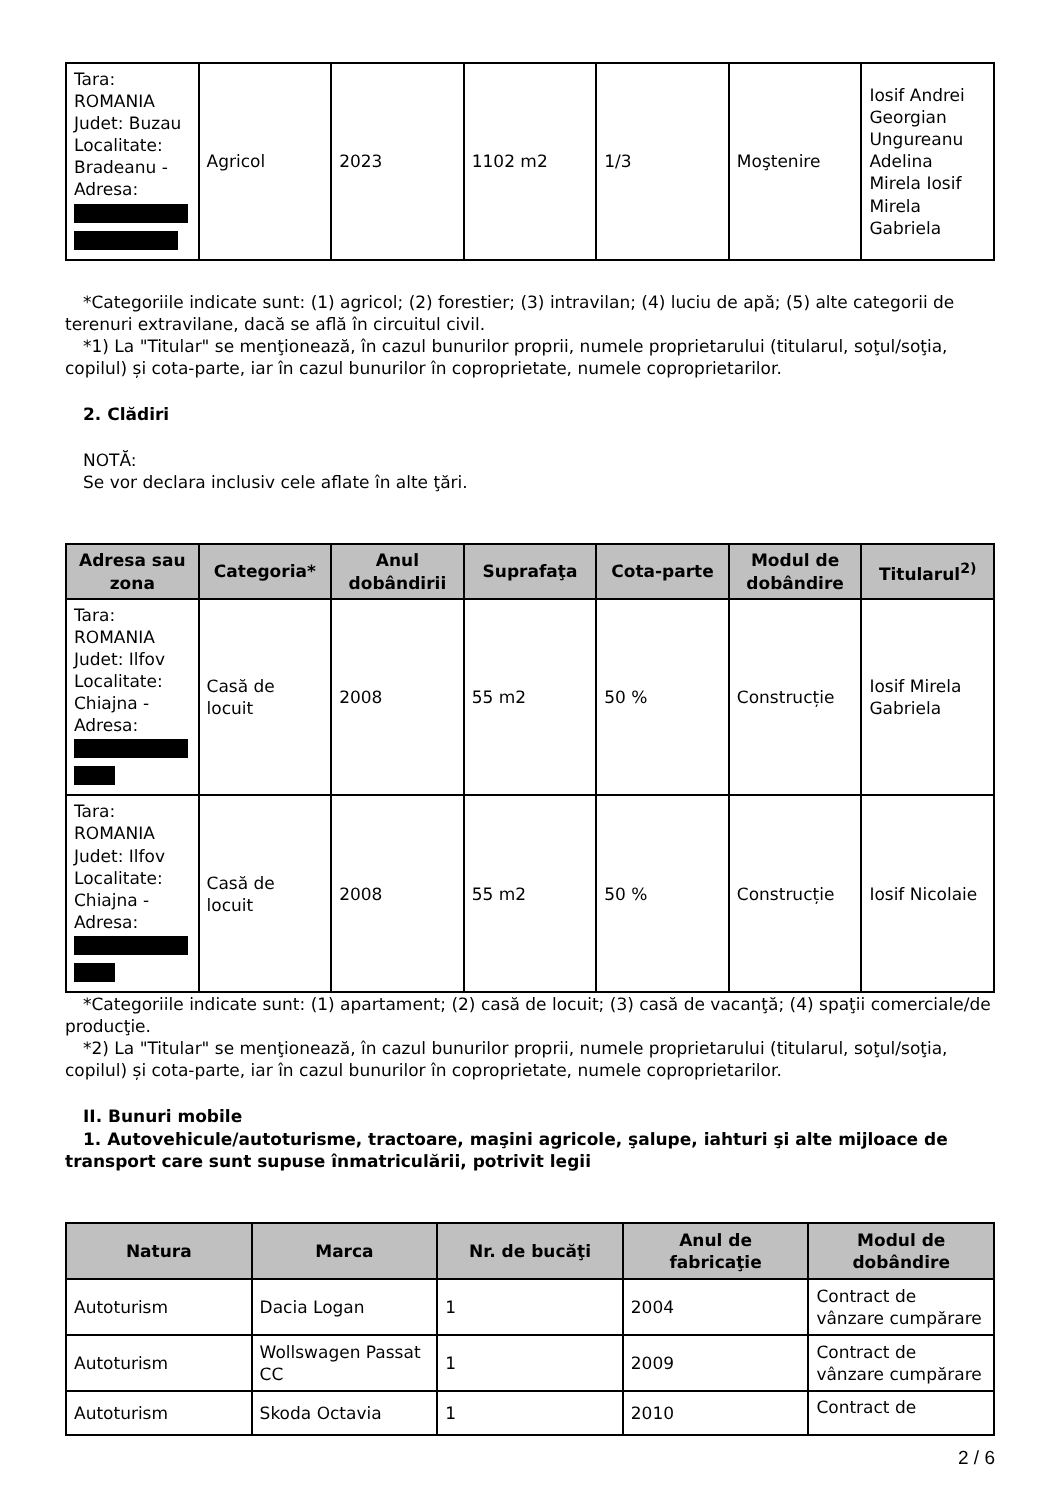| Tara: ROMANIA Judet: Buzau Localitate: Bradeanu - Adresa: | Agricol | 2023 | 1102 m2 | 1/3 | Moştenire | Iosif Andrei Georgian Ungureanu Adelina Mirela Iosif Mirela Gabriela |
*Categoriile indicate sunt: (1) agricol; (2) forestier; (3) intravilan; (4) luciu de apă; (5) alte categorii de terenuri extravilane, dacă se află în circuitul civil.
*1) La "Titular" se menţionează, în cazul bunurilor proprii, numele proprietarului (titularul, soţul/soţia, copilul) și cota-parte, iar în cazul bunurilor în coproprietate, numele coproprietarilor.
2. Clădiri
NOTĂ:
Se vor declara inclusiv cele aflate în alte ţări.
| Adresa sau zona | Categoria* | Anul dobândirii | Suprafaţa | Cota-parte | Modul de dobândire | Titularul<sup>2)</sup> |
| --- | --- | --- | --- | --- | --- | --- |
| Tara: ROMANIA Judet: Ilfov Localitate: Chiajna - Adresa: | Casă de locuit | 2008 | 55 m2 | 50 % | Construcție | Iosif Mirela Gabriela |
| Tara: ROMANIA Judet: Ilfov Localitate: Chiajna - Adresa: | Casă de locuit | 2008 | 55 m2 | 50 % | Construcție | Iosif Nicolaie |
*Categoriile indicate sunt: (1) apartament; (2) casă de locuit; (3) casă de vacanţă; (4) spaţii comerciale/de producţie.
*2) La "Titular" se menţionează, în cazul bunurilor proprii, numele proprietarului (titularul, soţul/soţia, copilul) și cota-parte, iar în cazul bunurilor în coproprietate, numele coproprietarilor.
II. Bunuri mobile
1. Autovehicule/autoturisme, tractoare, maşini agricole, şalupe, iahturi şi alte mijloace de transport care sunt supuse înmatriculării, potrivit legii
| Natura | Marca | Nr. de bucăţi | Anul de fabricaţie | Modul de dobândire |
| --- | --- | --- | --- | --- |
| Autoturism | Dacia Logan | 1 | 2004 | Contract de vânzare cumpărare |
| Autoturism | Wollswagen Passat CC | 1 | 2009 | Contract de vânzare cumpărare |
| Autoturism | Skoda Octavia | 1 | 2010 | Contract de |
2 / 6